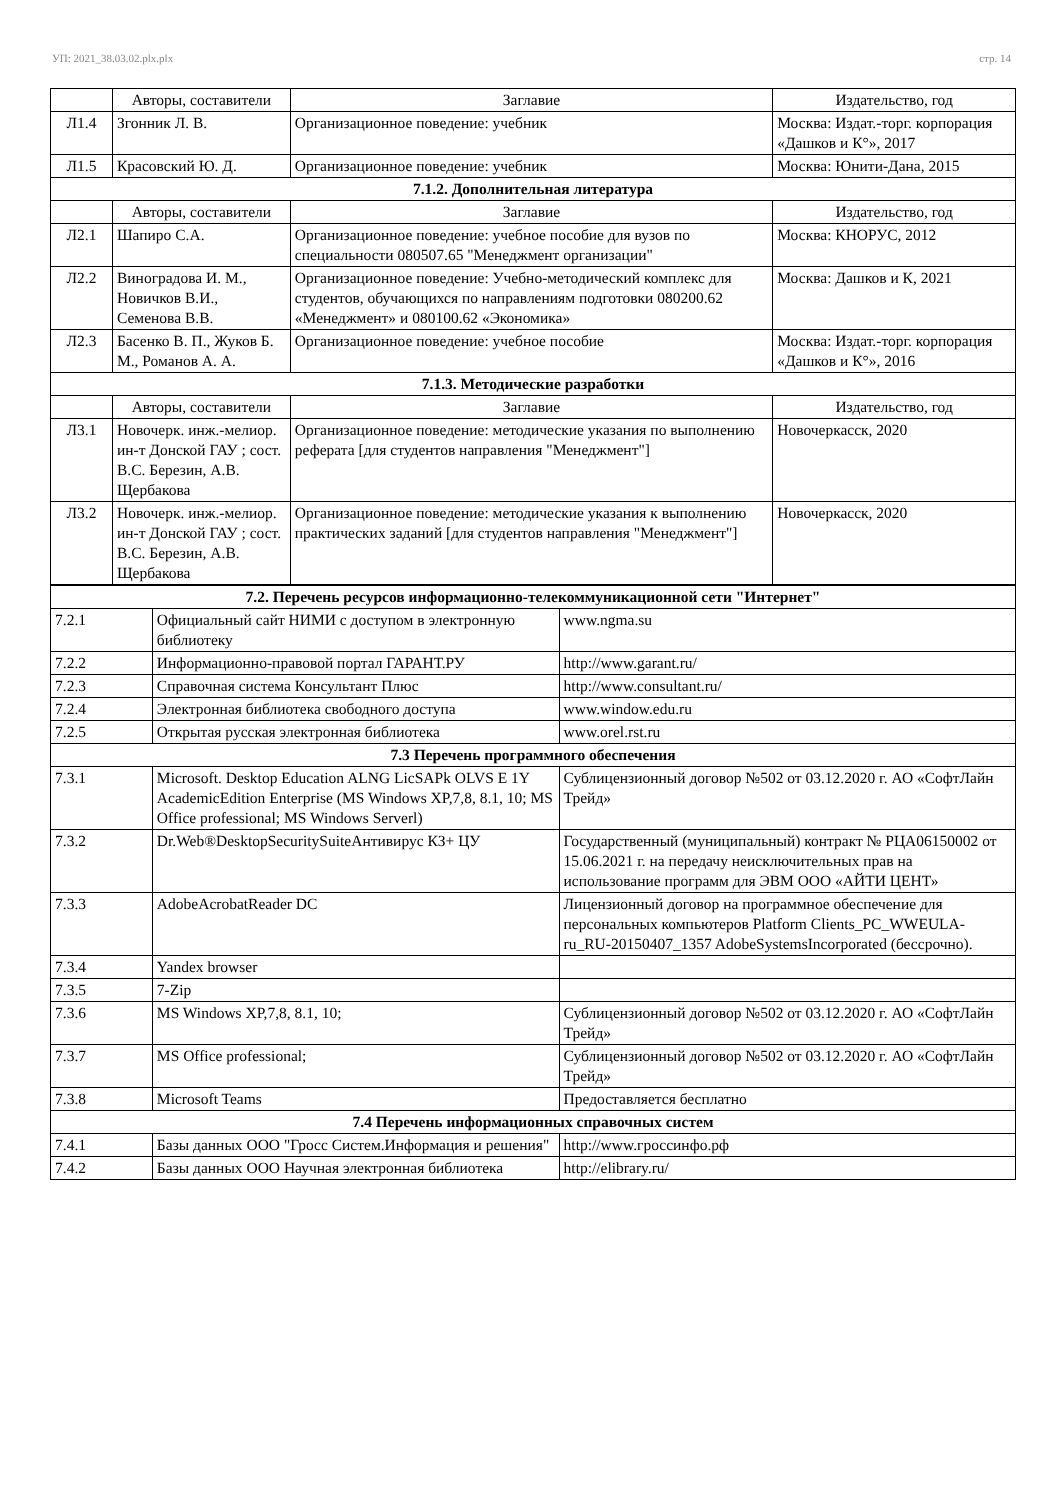УП: 2021_38.03.02.plx.plx стр. 14
| | Авторы, составители | Заглавие | Издательство, год |
| --- | --- | --- | --- |
| Л1.4 | Згонник Л. В. | Организационное поведение: учебник | Москва: Издат.-торг. корпорация «Дашков и К°», 2017 |
| Л1.5 | Красовский Ю. Д. | Организационное поведение: учебник | Москва: Юнити-Дана, 2015 |
| 7.1.2. Дополнительная литература | | | |
| | Авторы, составители | Заглавие | Издательство, год |
| Л2.1 | Шапиро С.А. | Организационное поведение: учебное пособие для вузов по специальности 080507.65 "Менеджмент организации" | Москва: КНОРУС, 2012 |
| Л2.2 | Виноградова И. М., Новичков В.И., Семенова В.В. | Организационное поведение: Учебно-методический комплекс для студентов, обучающихся по направлениям подготовки 080200.62 «Менеджмент» и 080100.62 «Экономика» | Москва: Дашков и К, 2021 |
| Л2.3 | Басенко В. П., Жуков Б. М., Романов А. А. | Организационное поведение: учебное пособие | Москва: Издат.-торг. корпорация «Дашков и К°», 2016 |
| 7.1.3. Методические разработки | | | |
| | Авторы, составители | Заглавие | Издательство, год |
| Л3.1 | Новочерк. инж.-мелиор. ин-т Донской ГАУ ; сост. В.С. Березин, А.В. Щербакова | Организационное поведение: методические указания по выполнению реферата [для студентов направления "Менеджмент"] | Новочеркасск, 2020 |
| Л3.2 | Новочерк. инж.-мелиор. ин-т Донской ГАУ ; сост. В.С. Березин, А.В. Щербакова | Организационное поведение: методические указания к выполнению практических заданий [для студентов направления "Менеджмент"] | Новочеркасск, 2020 |
| 7.2. Перечень ресурсов информационно-телекоммуникационной сети "Интернет" | | |
| 7.2.1 | Официальный сайт НИМИ с доступом в электронную библиотеку | www.ngma.su |
| 7.2.2 | Информационно-правовой портал ГАРАНТ.РУ | http://www.garant.ru/ |
| 7.2.3 | Справочная система Консультант Плюс | http://www.consultant.ru/ |
| 7.2.4 | Электронная библиотека свободного доступа | www.window.edu.ru |
| 7.2.5 | Открытая русская электронная библиотека | www.orel.rst.ru |
| 7.3 Перечень программного обеспечения | | |
| 7.3.1 | Microsoft. Desktop Education ALNG LicSAPk OLVS E 1Y AcademicEdition Enterprise (MS Windows XP,7,8, 8.1, 10; MS Office professional; MS Windows Serverl) | Сублицензионный договор №502 от 03.12.2020 г. АО «СофтЛайн Трейд» |
| 7.3.2 | Dr.Web®DesktopSecuritySuiteАнтивирус КЗ+ ЦУ | Государственный (муниципальный) контракт № РЦА06150002 от 15.06.2021 г. на передачу неисключительных прав на использование программ для ЭВМ ООО «АЙТИ ЦЕНТ» |
| 7.3.3 | AdobeAcrobatReader DC | Лицензионный договор на программное обеспечение для персональных компьютеров Platform Clients_PC_WWEULA-ru_RU-20150407_1357 AdobeSystemsIncorporated (бессрочно). |
| 7.3.4 | Yandex browser | |
| 7.3.5 | 7-Zip | |
| 7.3.6 | MS Windows XP,7,8, 8.1, 10; | Сублицензионный договор №502 от 03.12.2020 г. АО «СофтЛайн Трейд» |
| 7.3.7 | MS Office professional; | Сублицензионный договор №502 от 03.12.2020 г. АО «СофтЛайн Трейд» |
| 7.3.8 | Microsoft Teams | Предоставляется бесплатно |
| 7.4 Перечень информационных справочных систем | | |
| 7.4.1 | Базы данных ООО "Гросс Систем.Информация и решения" | http://www.гроссинфо.рф |
| 7.4.2 | Базы данных ООО Научная электронная библиотека | http://elibrary.ru/ |